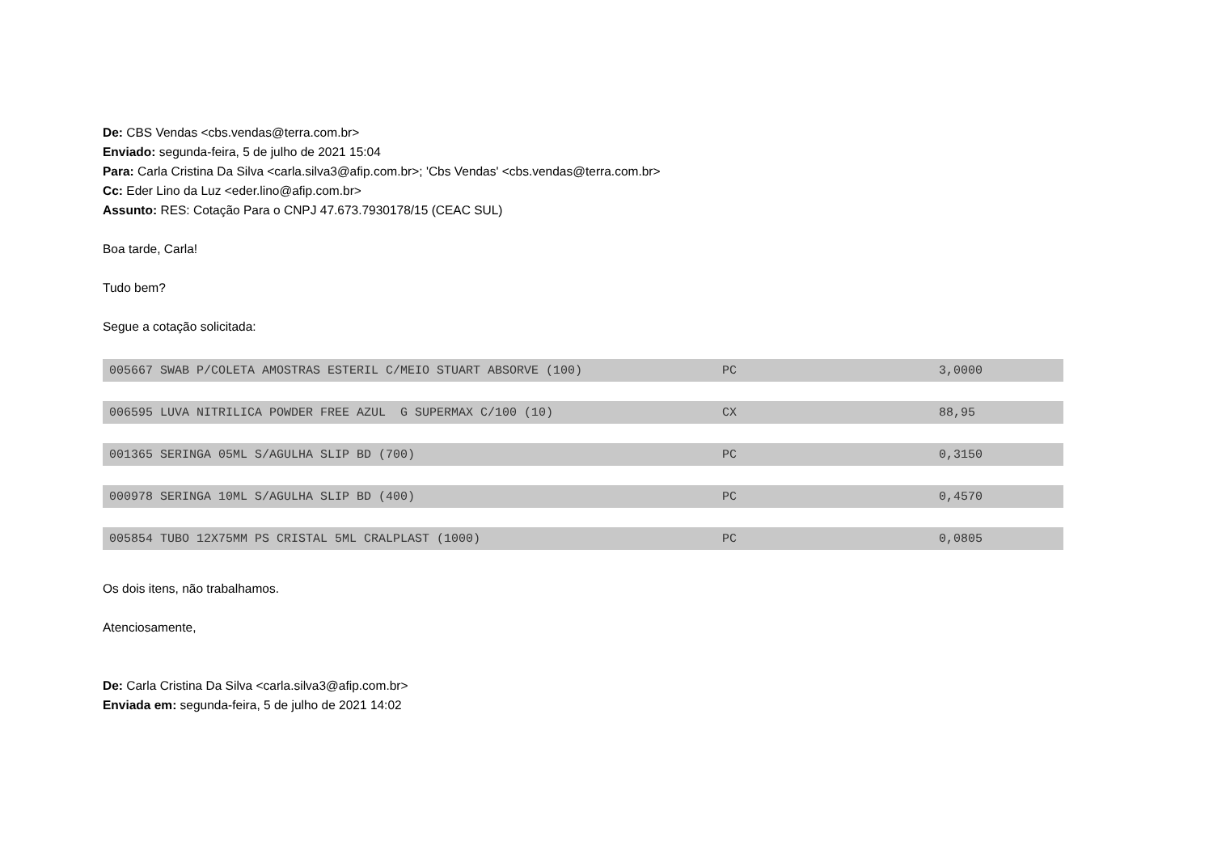De: CBS Vendas <cbs.vendas@terra.com.br>
Enviado: segunda-feira, 5 de julho de 2021 15:04
Para: Carla Cristina Da Silva <carla.silva3@afip.com.br>; 'Cbs Vendas' <cbs.vendas@terra.com.br>
Cc: Eder Lino da Luz <eder.lino@afip.com.br>
Assunto: RES: Cotação Para o CNPJ 47.673.7930178/15 (CEAC SUL)
Boa tarde, Carla!
Tudo bem?
Segue a cotação solicitada:
| 005667 SWAB P/COLETA AMOSTRAS ESTERIL C/MEIO STUART ABSORVE (100) | PC | 3,0000 |
| 006595 LUVA NITRILICA POWDER FREE AZUL G SUPERMAX C/100 (10) | CX | 88,95 |
| 001365 SERINGA 05ML S/AGULHA SLIP BD (700) | PC | 0,3150 |
| 000978 SERINGA 10ML S/AGULHA SLIP BD (400) | PC | 0,4570 |
| 005854 TUBO 12X75MM PS CRISTAL 5ML CRALPLAST (1000) | PC | 0,0805 |
Os dois itens, não trabalhamos.
Atenciosamente,
De: Carla Cristina Da Silva <carla.silva3@afip.com.br>
Enviada em: segunda-feira, 5 de julho de 2021 14:02